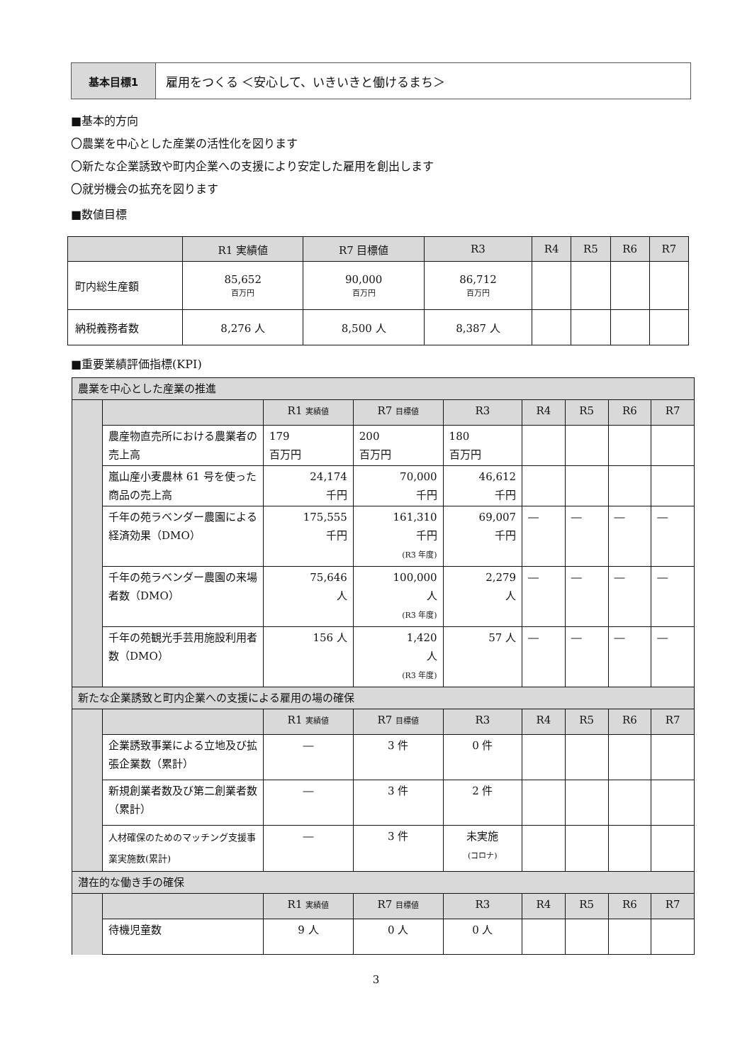基本目標1 雇用をつくる ＜安心して、いきいきと働けるまち＞
■基本的方向
〇農業を中心とした産業の活性化を図ります
〇新たな企業誘致や町内企業への支援により安定した雇用を創出します
〇就労機会の拡充を図ります
■数値目標
| | R1 実績値 | R7 目標値 | R3 | R4 | R5 | R6 | R7 |
| --- | --- | --- | --- | --- | --- | --- | --- |
| 町内総生産額 | 85,652 百万円 | 90,000 百万円 | 86,712 百万円 | | | | |
| 納税義務者数 | 8,276 人 | 8,500 人 | 8,387 人 | | | | |
■重要業績評価指標(KPI)
| 農業を中心とした産業の推進 | | | | | | | | |
| | | R1 実績値 | R7 目標値 | R3 | R4 | R5 | R6 | R7 |
| | 農産物直売所における農業者の売上高 | 179 百万円 | 200 百万円 | 180 百万円 | | | | |
| | 嵐山産小麦農林 61 号を使った商品の売上高 | 24,174 千円 | 70,000 千円 | 46,612 千円 | | | | |
| | 千年の苑ラベンダー農園による経済効果（DMO） | 175,555 千円 | 161,310 千円 (R3 年度) | 69,007 千円 | ― | ― | ― | ― |
| | 千年の苑ラベンダー農園の来場者数（DMO） | 75,646 人 | 100,000 人 (R3 年度) | 2,279 人 | ― | ― | ― | ― |
| | 千年の苑観光手芸用施設利用者数（DMO） | 156 人 | 1,420 人 (R3 年度) | 57 人 | ― | ― | ― | ― |
| 新たな企業誘致と町内企業への支援による雇用の場の確保 | | | | | | | | |
| | | R1 実績値 | R7 目標値 | R3 | R4 | R5 | R6 | R7 |
| | 企業誘致事業による立地及び拡張企業数（累計） | ― | 3 件 | 0 件 | | | | |
| | 新規創業者数及び第二創業者数（累計） | ― | 3 件 | 2 件 | | | | |
| | 人材確保のためのマッチング支援事業実施数(累計) | ― | 3 件 | 未実施 (コロナ) | | | | |
| 潜在的な働き手の確保 | | | | | | | | |
| | | R1 実績値 | R7 目標値 | R3 | R4 | R5 | R6 | R7 |
| | 待機児童数 | 9 人 | 0 人 | 0 人 | | | | |
3